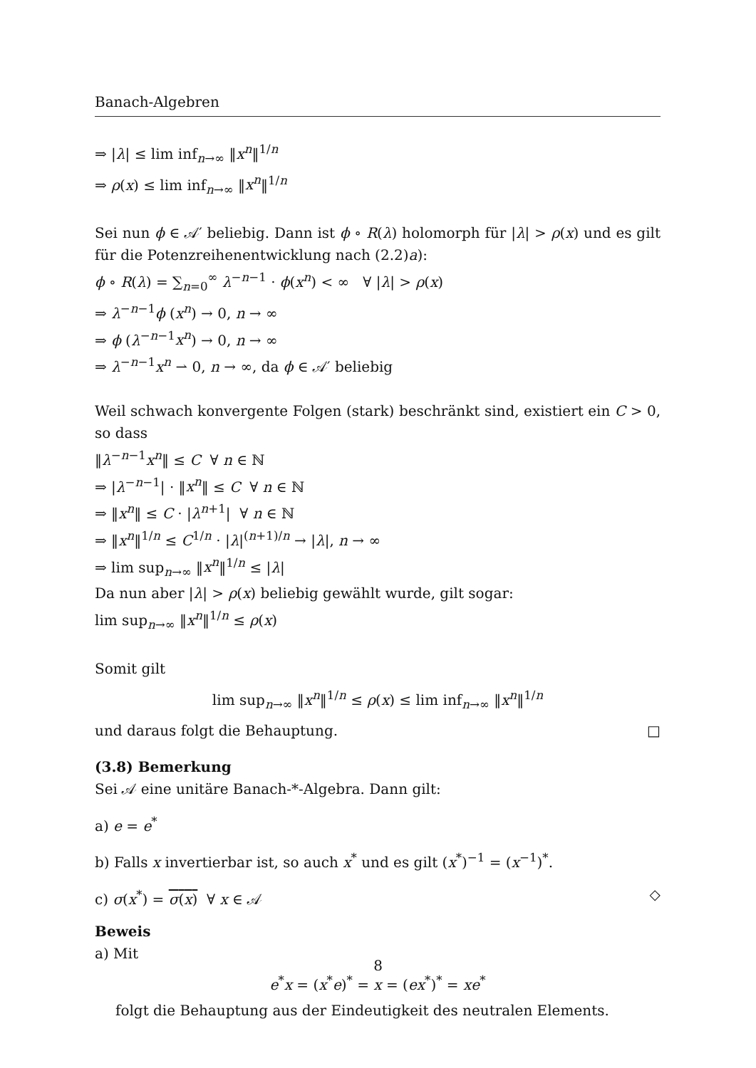Banach-Algebren
⇒ |λ| ≤ lim inf<sub>n→∞</sub> ‖x<sup>n</sup>‖<sup>1/n</sup>
⇒ ρ(x) ≤ lim inf<sub>n→∞</sub> ‖x<sup>n</sup>‖<sup>1/n</sup>
Sei nun ϕ ∈ 𝒜′ beliebig. Dann ist ϕ ∘ R(λ) holomorph für |λ| > ρ(x) und es gilt für die Potenzreihenentwicklung nach (2.2)a):
ϕ ∘ R(λ) = ∑<sub>n=0</sub><sup>∞</sup> λ<sup>−n−1</sup> · ϕ(x<sup>n</sup>) < ∞ ∀ |λ| > ρ(x)
⇒ λ<sup>−n−1</sup>ϕ (x<sup>n</sup>) → 0, n → ∞
⇒ ϕ (λ<sup>−n−1</sup>x<sup>n</sup>) → 0, n → ∞
⇒ λ<sup>−n−1</sup>x<sup>n</sup> ⇀ 0, n → ∞, da ϕ ∈ 𝒜′ beliebig
Weil schwach konvergente Folgen (stark) beschränkt sind, existiert ein C > 0, so dass
‖λ<sup>−n−1</sup>x<sup>n</sup>‖ ≤ C ∀ n ∈ ℕ
⇒ |λ<sup>−n−1</sup>| · ‖x<sup>n</sup>‖ ≤ C ∀ n ∈ ℕ
⇒ ‖x<sup>n</sup>‖ ≤ C · |λ<sup>n+1</sup>| ∀ n ∈ ℕ
⇒ ‖x<sup>n</sup>‖<sup>1/n</sup> ≤ C<sup>1/n</sup> · |λ|<sup>(n+1)/n</sup> → |λ|, n → ∞
⇒ lim sup<sub>n→∞</sub> ‖x<sup>n</sup>‖<sup>1/n</sup> ≤ |λ|
Da nun aber |λ| > ρ(x) beliebig gewählt wurde, gilt sogar:
lim sup<sub>n→∞</sub> ‖x<sup>n</sup>‖<sup>1/n</sup> ≤ ρ(x)
Somit gilt
lim sup<sub>n→∞</sub> ‖x<sup>n</sup>‖<sup>1/n</sup> ≤ ρ(x) ≤ lim inf<sub>n→∞</sub> ‖x<sup>n</sup>‖<sup>1/n</sup>
und daraus folgt die Behauptung. □
(3.8) Bemerkung
Sei 𝒜 eine unitäre Banach-*-Algebra. Dann gilt:
a) e = e<sup>*</sup>
b) Falls x invertierbar ist, so auch x<sup>*</sup> und es gilt (x<sup>*</sup>)<sup>−1</sup> = (x<sup>−1</sup>)<sup>*</sup>.
c) σ(x<sup>*</sup>) = σ(x) ∀ x ∈ 𝒜 ◇
Beweis
a) Mit
e<sup>*</sup>x = (x<sup>*</sup>e)<sup>*</sup> = x = (ex<sup>*</sup>)<sup>*</sup> = xe<sup>*</sup>
folgt die Behauptung aus der Eindeutigkeit des neutralen Elements.
8